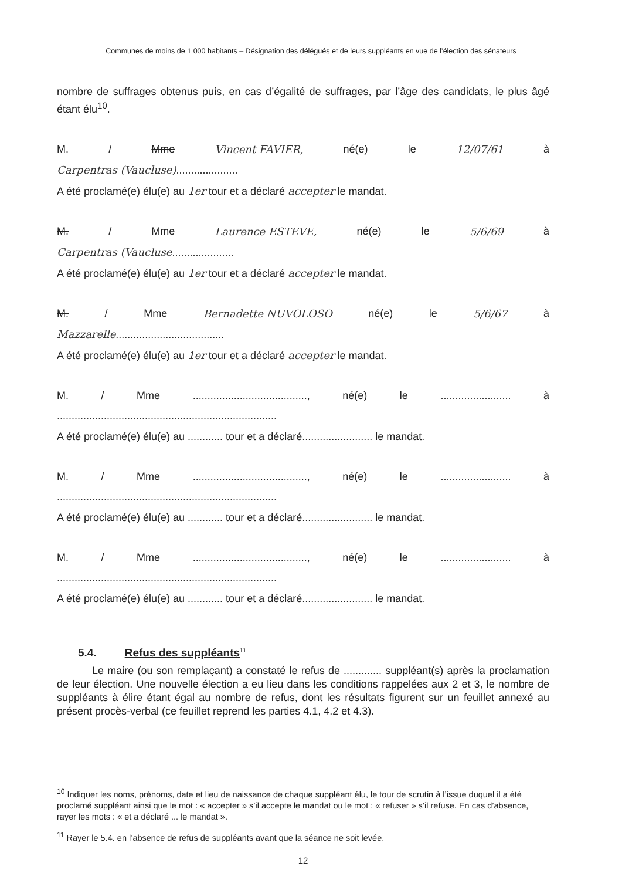Communes de moins de 1 000 habitants – Désignation des délégués et de leurs suppléants en vue de l’élection des sénateurs
nombre de suffrages obtenus puis, en cas d’égalité de suffrages, par l’âge des candidats, le plus âgé étant élu<sup>10</sup>.
M. / Mme Vincent FAVIER, né(e) le 12/07/61 à
Carpentras (Vaucluse).....................
A été proclamé(e) élu(e) au 1er tour et a déclaré accepter le mandat.
M. / Mme Laurence ESTEVE, né(e) le 5/6/69 à
Carpentras (Vaucluse.....................
A été proclamé(e) élu(e) au 1er tour et a déclaré accepter le mandat.
M. / Mme Bernadette NUVOLOSO né(e) le 5/6/67 à
Mazzarelle.....................................
A été proclamé(e) élu(e) au 1er tour et a déclaré accepter le mandat.
M. / Mme......................................., né(e) le........................ à
...........................................................................
A été proclamé(e) élu(e) au ............ tour et a déclaré........................ le mandat.
M. / Mme......................................., né(e) le........................ à
...........................................................................
A été proclamé(e) élu(e) au ............ tour et a déclaré........................ le mandat.
M. / Mme......................................., né(e) le........................ à
...........................................................................
A été proclamé(e) élu(e) au ............ tour et a déclaré........................ le mandat.
5.4. Refus des suppléants<sup>11</sup>
Le maire (ou son remplaçant) a constaté le refus de ............. suppléant(s) après la proclamation de leur élection. Une nouvelle élection a eu lieu dans les conditions rappelées aux 2 et 3, le nombre de suppléants à élire étant égal au nombre de refus, dont les résultats figurent sur un feuillet annexé au présent procès-verbal (ce feuillet reprend les parties 4.1, 4.2 et 4.3).
<sup>10</sup> Indiquer les noms, prénoms, date et lieu de naissance de chaque suppléant élu, le tour de scrutin à l’issue duquel il a été proclamé suppléant ainsi que le mot : « accepter » s’il accepte le mandat ou le mot : « refuser » s’il refuse. En cas d’absence, rayer les mots : « et a déclaré ... le mandat ».
<sup>11</sup> Rayer le 5.4. en l’absence de refus de suppléants avant que la séance ne soit levée.
12